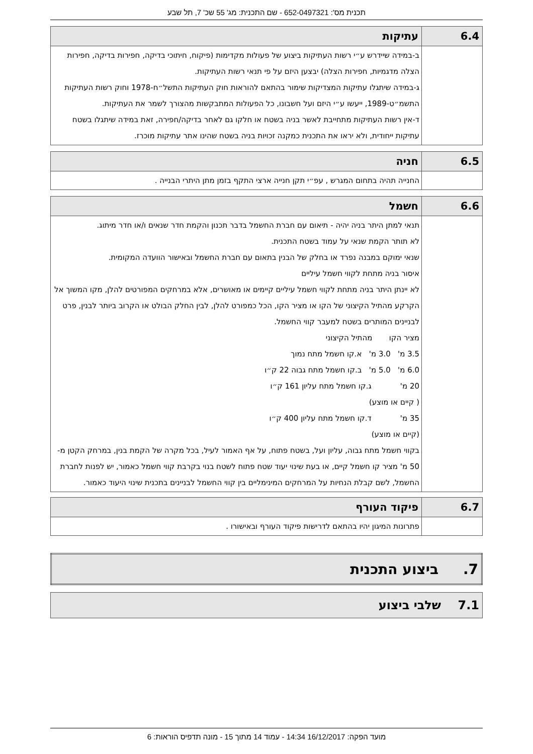תכנית מס': 652-0497321 - שם התכנית: מג' 55 שכ' 7, תל שבע
| 6.4 | עתיקות |
| --- | --- |
| | ב-במידה שיידרש ע״י רשות העתיקות ביצוע של פעולות מקדימות (פיקוח, חיתוכי בדיקה, חפירות בדיקה, חפירות הצלה מדגמיות, חפירות הצלה) יבצען היזם על פי תנאי רשות העתיקות. ג-במידה שיתגלו עתיקות המצדיקות שימור בהתאם להוראות חוק העתיקות התשל״ח-1978 וחוק רשות העתיקות התשמ״ט-1989, ייעשו ע״י היזם ועל חשבונו, כל הפעולות המתבקשות מהצורך לשמר את העתיקות. ד-אין רשות העתיקות מתחייבת לאשר בניה בשטח או חלקו גם לאחר בדיקה/חפירה, זאת במידה שיתגלו בשטח עתיקות ייחודית, ולא יראו את התכנית כמקנה זכויות בניה בשטח שהינו אתר עתיקות מוכרז. |
| 6.5 | חניה |
| --- | --- |
| | החנייה תהיה בתחום המגרש , עפ״י תקן חנייה ארצי התקף בזמן מתן היתרי הבנייה . |
| 6.6 | חשמל |
| --- | --- |
| | תנאי למתן היתר בניה יהיה - תיאום עם חברת החשמל בדבר תכנון והקמת חדר שנאים ו/או חדר מיתוג. לא תותר הקמת שנאי על עמוד בשטח התכנית. שנאי ימוקם במבנה נפרד או בחלק של הבנין בתאום עם חברת החשמל ובאישור הוועדה המקומית. איסור בניה מתחת לקווי חשמל עיליים לא יינתן היתר בניה מתחת לקווי חשמל עיליים קיימים או מאושרים, אלא במרחקים המפורטים להלן, מקו המשוך אל הקרקע מהתיל הקיצוני של הקו או מציר הקו, הכל כמפורט להלן, לבין החלק הבולט או הקרוב ביותר לבנין, פרט לבניינים המותרים בשטח למעבר קווי החשמל. מציר הקו מהתיל הקיצוני 3.5 מ' 3.0 מ' א.קו חשמל מתח נמוך 6.0 מ' 5.0 מ' ב.קו חשמל מתח גבוה 22 ק״ו 20 מ' ג.קו חשמל מתח עליון 161 ק״ו ( קיים או מוצע) 35 מ' ד.קו חשמל מתח עליון 400 ק״ו (קיים או מוצע) בקווי חשמל מתח גבוה, עליון ועל, בשטח פתוח, על אף האמור לעיל, בכל מקרה של הקמת בנין, במרחק הקטן מ- 50 מ' מציר קו חשמל קיים, או בעת שינוי יעוד שטח פתוח לשטח בנוי בקרבת קווי חשמל כאמור, יש לפנות לחברת החשמל, לשם קבלת הנחיות על המרחקים המינימליים בין קווי החשמל לבניינים בתכנית שינוי היעוד כאמור. |
| 6.7 | פיקוד העורף |
| --- | --- |
| | פתרונות המיגון יהיו בהתאם לדרישות פיקוד העורף ובאישורו . |
| 7. ביצוע התכנית |
| --- |
| 7.1 שלבי ביצוע |
| --- |
מועד הפקה: 16/12/2017 14:34 - עמוד 14 מתוך 15 - מונה תדפיס הוראות: 6